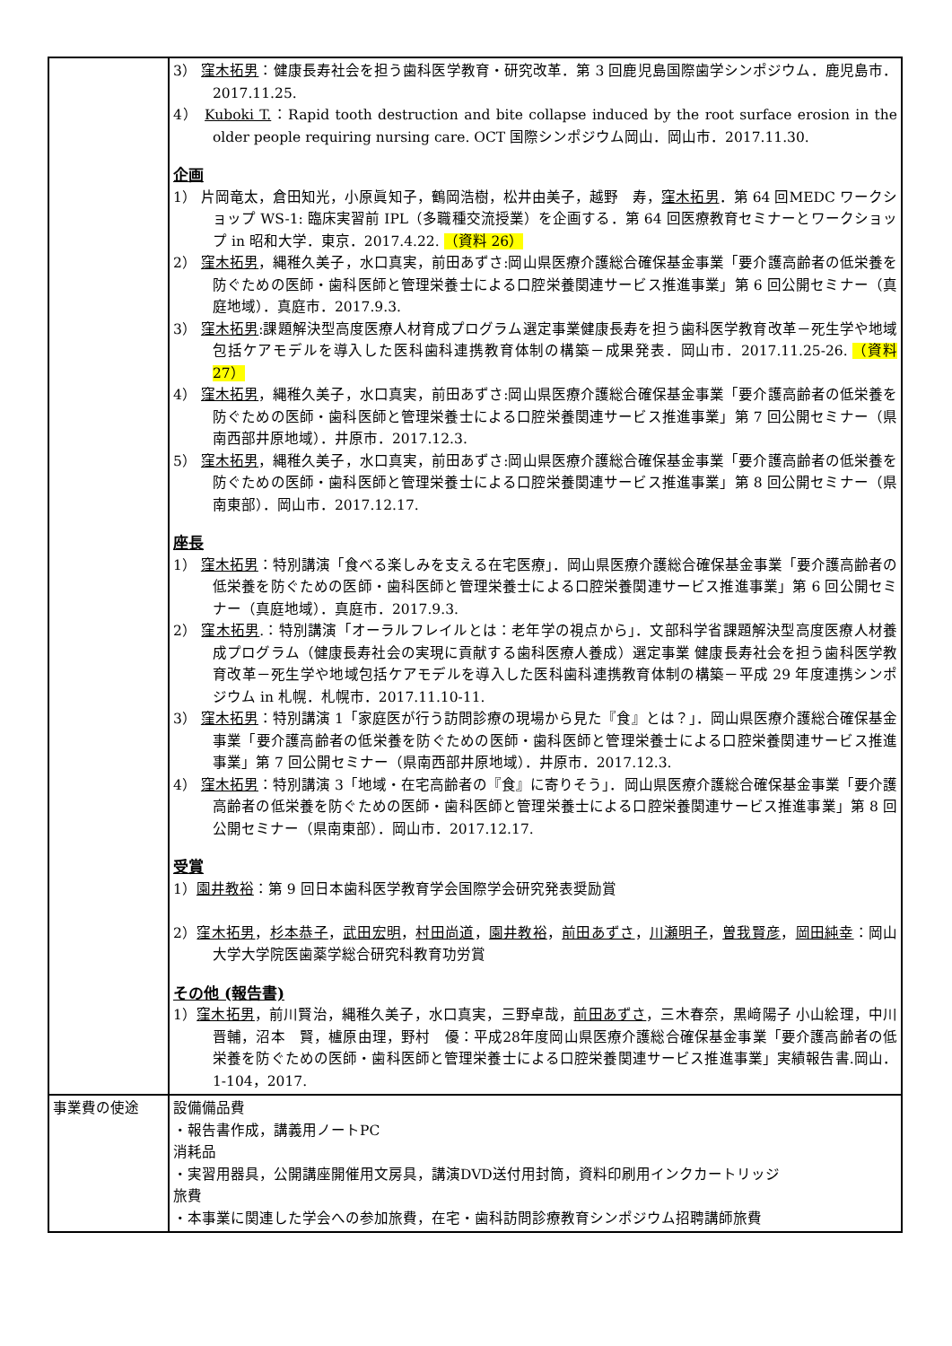| | 3） 窪木拓男 ：健康長寿社会を担う歯科医学教育・研究改革．第 3 回鹿児島国際歯学シンポジウム．鹿児島市．2017.11.25. 4） Kuboki T. ：Rapid tooth destruction and bite collapse induced by the root surface erosion in the older people requiring nursing care. OCT 国際シンポジウム岡山．岡山市．2017.11.30. 企画 1） 片岡竜太，倉田知光，小原眞知子，鶴岡浩樹，松井由美子，越野 寿， 窪木拓男 ．第 64 回MEDC ワークショップ WS-1: 臨床実習前 IPL（多職種交流授業）を企画する．第 64 回医療教育セミナーとワークショップ in 昭和大学．東京．2017.4.22. （資料 26） 2） 窪木拓男 ，縄稚久美子，水口真実，前田あずさ:岡山県医療介護総合確保基金事業「要介護高齢者の低栄養を防ぐための医師・歯科医師と管理栄養士による口腔栄養関連サービス推進事業」第 6 回公開セミナー（真庭地域）．真庭市．2017.9.3. 3） 窪木拓男 :課題解決型高度医療人材育成プログラム選定事業健康長寿を担う歯科医学教育改革－死生学や地域包括ケアモデルを導入した医科歯科連携教育体制の構築－成果発表．岡山市．2017.11.25-26. （資料 27） 4） 窪木拓男 ，縄稚久美子，水口真実，前田あずさ:岡山県医療介護総合確保基金事業「要介護高齢者の低栄養を防ぐための医師・歯科医師と管理栄養士による口腔栄養関連サービス推進事業」第 7 回公開セミナー（県南西部井原地域）．井原市．2017.12.3. 5） 窪木拓男 ，縄稚久美子，水口真実，前田あずさ:岡山県医療介護総合確保基金事業「要介護高齢者の低栄養を防ぐための医師・歯科医師と管理栄養士による口腔栄養関連サービス推進事業」第 8 回公開セミナー（県南東部）．岡山市．2017.12.17. 座長 1） 窪木拓男 ：特別講演「食べる楽しみを支える在宅医療」．岡山県医療介護総合確保基金事業「要介護高齢者の低栄養を防ぐための医師・歯科医師と管理栄養士による口腔栄養関連サービス推進事業」第 6 回公開セミナー（真庭地域）．真庭市．2017.9.3. 2） 窪木拓男 .：特別講演「オーラルフレイルとは：老年学の視点から」．文部科学省課題解決型高度医療人材養成プログラム（健康長寿社会の実現に貢献する歯科医療人養成）選定事業 健康長寿社会を担う歯科医学教育改革－死生学や地域包括ケアモデルを導入した医科歯科連携教育体制の構築－平成 29 年度連携シンポジウム in 札幌．札幌市．2017.11.10-11. 3） 窪木拓男 ：特別講演 1「家庭医が行う訪問診療の現場から見た『食』とは？」．岡山県医療介護総合確保基金事業「要介護高齢者の低栄養を防ぐための医師・歯科医師と管理栄養士による口腔栄養関連サービス推進事業」第 7 回公開セミナー（県南西部井原地域）．井原市．2017.12.3. 4） 窪木拓男 ：特別講演 3「地域・在宅高齢者の『食』に寄りそう」．岡山県医療介護総合確保基金事業「要介護高齢者の低栄養を防ぐための医師・歯科医師と管理栄養士による口腔栄養関連サービス推進事業」第 8 回公開セミナー（県南東部）．岡山市．2017.12.17. 受賞 1） 園井教裕 ：第 9 回日本歯科医学教育学会国際学会研究発表奨励賞 2） 窪木拓男 ， 杉本恭子 ， 武田宏明 ， 村田尚道 ， 園井教裕 ， 前田あずさ ， 川瀬明子 ， 曽我賢彦 ， 岡田純幸 ：岡山大学大学院医歯薬学総合研究科教育功労賞 その他 (報告書) 1） 窪木拓男 ，前川賢治，縄稚久美子，水口真実，三野卓哉， 前田あずさ ，三木春奈，黒﨑陽子 小山絵理，中川晋輔，沼本 賢，櫨原由理，野村 優：平成28年度岡山県医療介護総合確保基金事業「要介護高齢者の低栄養を防ぐための医師・歯科医師と管理栄養士による口腔栄養関連サービス推進事業」実績報告書.岡山．1-104，2017. |
| 事業費の使途 | 設備備品費 ・報告書作成，講義用ノートPC 消耗品 ・実習用器具，公開講座開催用文房具，講演DVD送付用封筒，資料印刷用インクカートリッジ 旅費 ・本事業に関連した学会への参加旅費，在宅・歯科訪問診療教育シンポジウム招聘講師旅費 |